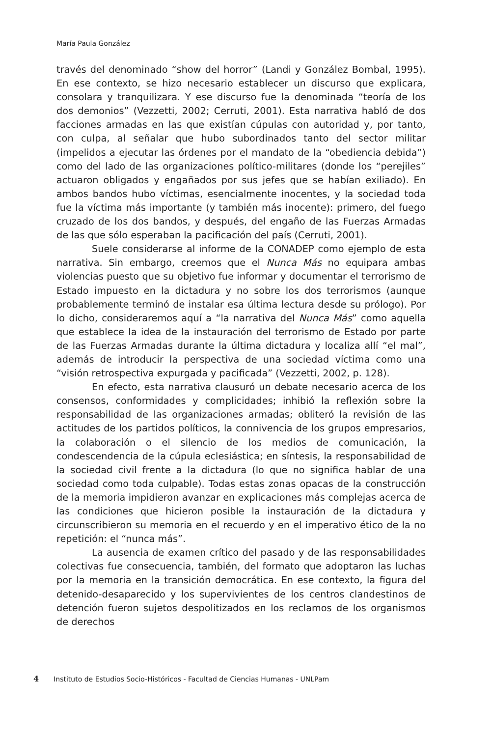María Paula González
través del denominado “show del horror” (Landi y González Bombal, 1995). En ese contexto, se hizo necesario establecer un discurso que explicara, consolara y tranquilizara. Y ese discurso fue la denominada “teoría de los dos demonios” (Vezzetti, 2002; Cerruti, 2001). Esta narrativa habló de dos facciones armadas en las que existían cúpulas con autoridad y, por tanto, con culpa, al señalar que hubo subordinados tanto del sector militar (impelidos a ejecutar las órdenes por el mandato de la “obediencia debida”) como del lado de las organizaciones político-militares (donde los “perejiles” actuaron obligados y engañados por sus jefes que se habían exiliado). En ambos bandos hubo víctimas, esencialmente inocentes, y la sociedad toda fue la víctima más importante (y también más inocente): primero, del fuego cruzado de los dos bandos, y después, del engaño de las Fuerzas Armadas de las que sólo esperaban la pacificación del país (Cerruti, 2001).
Suele considerarse al informe de la CONADEP como ejemplo de esta narrativa. Sin embargo, creemos que el Nunca Más no equipara ambas violencias puesto que su objetivo fue informar y documentar el terrorismo de Estado impuesto en la dictadura y no sobre los dos terrorismos (aunque probablemente terminó de instalar esa última lectura desde su prólogo). Por lo dicho, consideraremos aquí a “la narrativa del Nunca Más” como aquella que establece la idea de la instauración del terrorismo de Estado por parte de las Fuerzas Armadas durante la última dictadura y localiza allí “el mal”, además de introducir la perspectiva de una sociedad víctima como una “visión retrospectiva expurgada y pacificada” (Vezzetti, 2002, p. 128).
En efecto, esta narrativa clausuró un debate necesario acerca de los consensos, conformidades y complicidades; inhibió la reflexión sobre la responsabilidad de las organizaciones armadas; obliteró la revisión de las actitudes de los partidos políticos, la connivencia de los grupos empresarios, la colaboración o el silencio de los medios de comunicación, la condescendencia de la cúpula eclesiástica; en síntesis, la responsabilidad de la sociedad civil frente a la dictadura (lo que no significa hablar de una sociedad como toda culpable). Todas estas zonas opacas de la construcción de la memoria impidieron avanzar en explicaciones más complejas acerca de las condiciones que hicieron posible la instauración de la dictadura y circunscribieron su memoria en el recuerdo y en el imperativo ético de la no repetición: el “nunca más”.
La ausencia de examen crítico del pasado y de las responsabilidades colectivas fue consecuencia, también, del formato que adoptaron las luchas por la memoria en la transición democrática. En ese contexto, la figura del detenido-desaparecido y los supervivientes de los centros clandestinos de detención fueron sujetos despolitizados en los reclamos de los organismos de derechos
4 Instituto de Estudios Socio-Históricos - Facultad de Ciencias Humanas - UNLPam